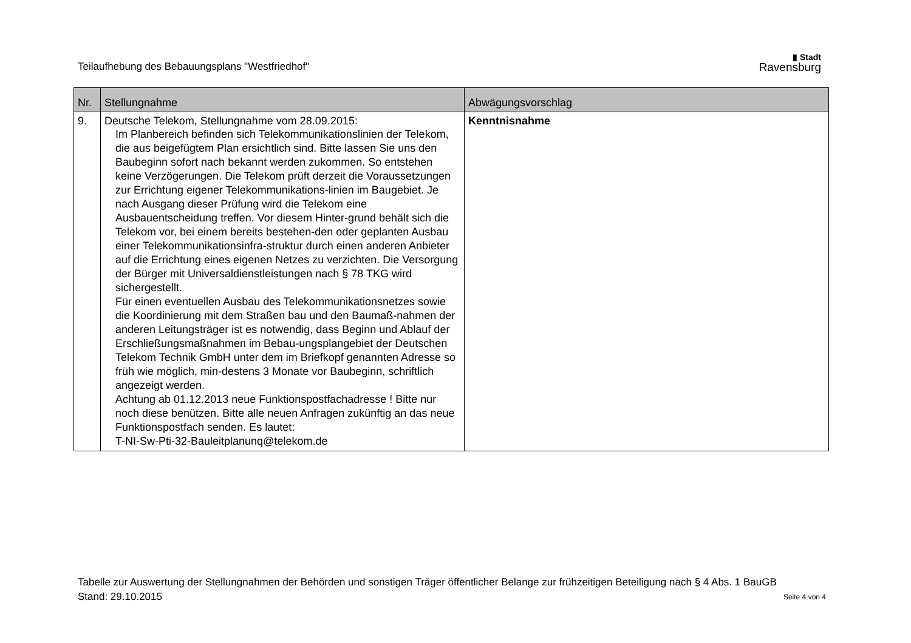Teilaufhebung des Bebauungsplans "Westfriedhof"
▮ Stadt
Ravensburg
| Nr. | Stellungnahme | Abwägungsvorschlag |
| --- | --- | --- |
| 9. | Deutsche Telekom, Stellungnahme vom 28.09.2015: Im Planbereich befinden sich Telekommunikationslinien der Telekom, die aus beigefügtem Plan ersichtlich sind. Bitte lassen Sie uns den Baubeginn sofort nach bekannt werden zukommen. So entstehen keine Verzögerungen. Die Telekom prüft derzeit die Voraussetzungen zur Errichtung eigener Telekommunikations-linien im Baugebiet. Je nach Ausgang dieser Prüfung wird die Telekom eine Ausbauentscheidung treffen. Vor diesem Hinter-grund behält sich die Telekom vor, bei einem bereits bestehen-den oder geplanten Ausbau einer Telekommunikationsinfra-struktur durch einen anderen Anbieter auf die Errichtung eines eigenen Netzes zu verzichten. Die Versorgung der Bürger mit Universaldienstleistungen nach § 78 TKG wird sichergestellt. Für einen eventuellen Ausbau des Telekommunikationsnetzes sowie die Koordinierung mit dem Straßen bau und den Baumaß-nahmen der anderen Leitungsträger ist es notwendig, dass Beginn und Ablauf der Erschließungsmaßnahmen im Bebau-ungsplangebiet der Deutschen Telekom Technik GmbH unter dem im Briefkopf genannten Adresse so früh wie möglich, min-destens 3 Monate vor Baubeginn, schriftlich angezeigt werden. Achtung ab 01.12.2013 neue Funktionspostfachadresse ! Bitte nur noch diese benützen. Bitte alle neuen Anfragen zukünftig an das neue Funktionspostfach senden. Es lautet: T-NI-Sw-Pti-32-Bauleitplanunq@telekom.de | Kenntnisnahme |
Tabelle zur Auswertung der Stellungnahmen der Behörden und sonstigen Träger öffentlicher Belange zur frühzeitigen Beteiligung nach § 4 Abs. 1 BauGB
Stand: 29.10.2015 Seite 4 von 4